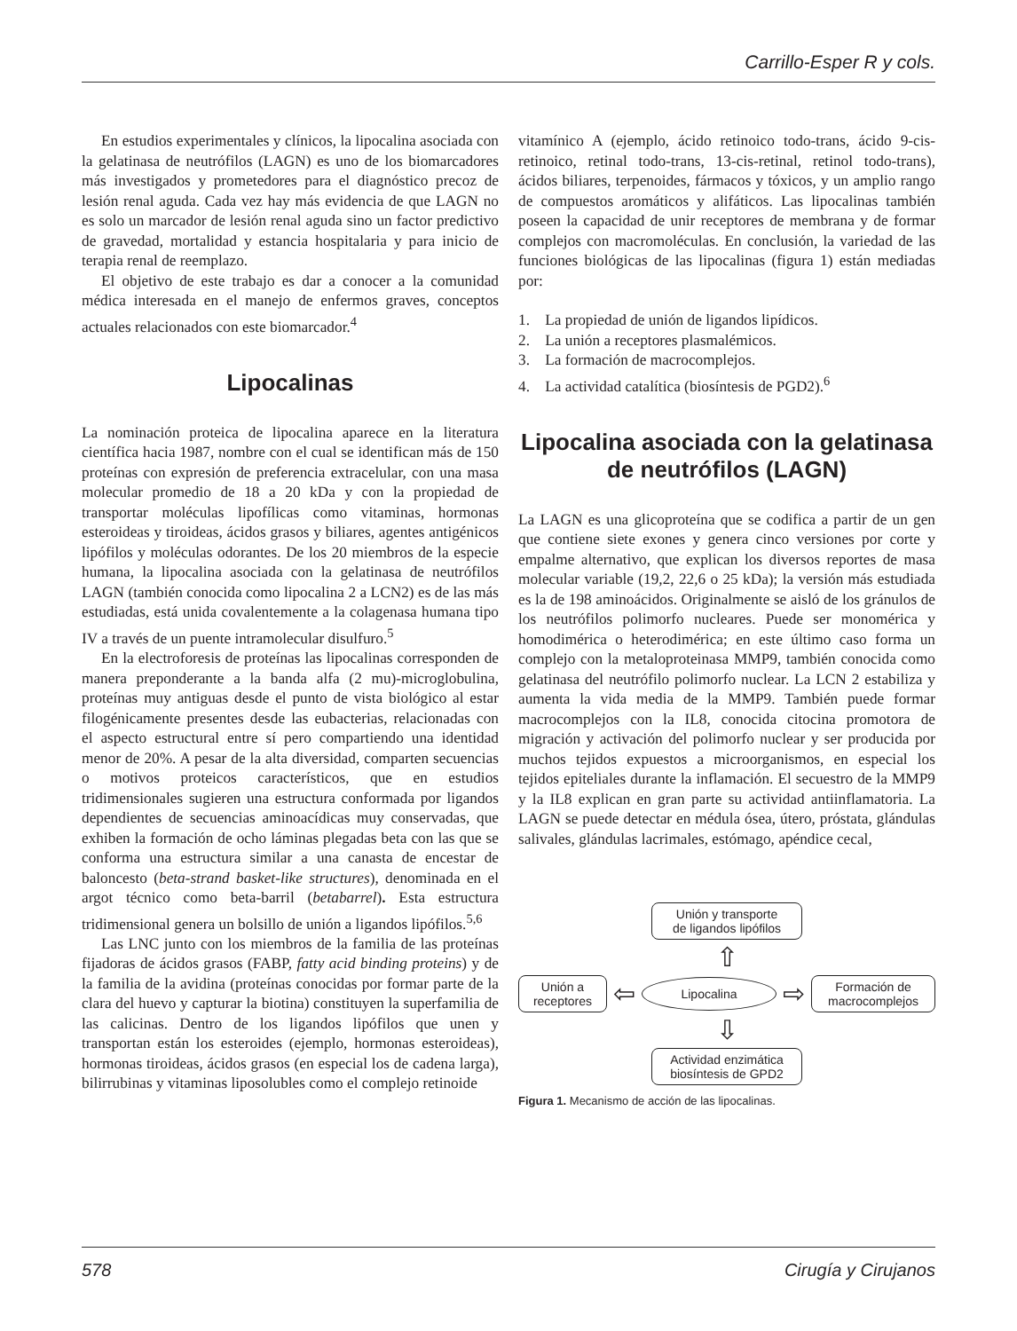Carrillo-Esper R y cols.
En estudios experimentales y clínicos, la lipocalina asociada con la gelatinasa de neutrófilos (LAGN) es uno de los biomarcadores más investigados y prometedores para el diagnóstico precoz de lesión renal aguda. Cada vez hay más evidencia de que LAGN no es solo un marcador de lesión renal aguda sino un factor predictivo de gravedad, mortalidad y estancia hospitalaria y para inicio de terapia renal de reemplazo.
El objetivo de este trabajo es dar a conocer a la comunidad médica interesada en el manejo de enfermos graves, conceptos actuales relacionados con este biomarcador.<sup>4</sup>
Lipocalinas
La nominación proteica de lipocalina aparece en la literatura científica hacia 1987, nombre con el cual se identifican más de 150 proteínas con expresión de preferencia extracelular, con una masa molecular promedio de 18 a 20 kDa y con la propiedad de transportar moléculas lipofílicas como vitaminas, hormonas esteroideas y tiroideas, ácidos grasos y biliares, agentes antigénicos lipófilos y moléculas odorantes. De los 20 miembros de la especie humana, la lipocalina asociada con la gelatinasa de neutrófilos LAGN (también conocida como lipocalina 2 a LCN2) es de las más estudiadas, está unida covalentemente a la colagenasa humana tipo IV a través de un puente intramolecular disulfuro.<sup>5</sup>
En la electroforesis de proteínas las lipocalinas corresponden de manera preponderante a la banda alfa (2 mu)-microglobulina, proteínas muy antiguas desde el punto de vista biológico al estar filogénicamente presentes desde las eubacterias, relacionadas con el aspecto estructural entre sí pero compartiendo una identidad menor de 20%. A pesar de la alta diversidad, comparten secuencias o motivos proteicos característicos, que en estudios tridimensionales sugieren una estructura conformada por ligandos dependientes de secuencias aminoacídicas muy conservadas, que exhiben la formación de ocho láminas plegadas beta con las que se conforma una estructura similar a una canasta de encestar de baloncesto (beta-strand basket-like structures), denominada en el argot técnico como beta-barril (betabarrel). Esta estructura tridimensional genera un bolsillo de unión a ligandos lipófilos.<sup>5,6</sup>
Las LNC junto con los miembros de la familia de las proteínas fijadoras de ácidos grasos (FABP, fatty acid binding proteins) y de la familia de la avidina (proteínas conocidas por formar parte de la clara del huevo y capturar la biotina) constituyen la superfamilia de las calicinas. Dentro de los ligandos lipófilos que unen y transportan están los esteroides (ejemplo, hormonas esteroideas), hormonas tiroideas, ácidos grasos (en especial los de cadena larga), bilirrubinas y vitaminas liposolubles como el complejo retinoide
vitamínico A (ejemplo, ácido retinoico todo-trans, ácido 9-cis-retinoico, retinal todo-trans, 13-cis-retinal, retinol todo-trans), ácidos biliares, terpenoides, fármacos y tóxicos, y un amplio rango de compuestos aromáticos y alifáticos. Las lipocalinas también poseen la capacidad de unir receptores de membrana y de formar complejos con macromoléculas. En conclusión, la variedad de las funciones biológicas de las lipocalinas (figura 1) están mediadas por:
1. La propiedad de unión de ligandos lipídicos.
2. La unión a receptores plasmalémicos.
3. La formación de macrocomplejos.
4. La actividad catalítica (biosíntesis de PGD2).<sup>6</sup>
Lipocalina asociada con la gelatinasa de neutrófilos (LAGN)
La LAGN es una glicoproteína que se codifica a partir de un gen que contiene siete exones y genera cinco versiones por corte y empalme alternativo, que explican los diversos reportes de masa molecular variable (19,2, 22,6 o 25 kDa); la versión más estudiada es la de 198 aminoácidos. Originalmente se aisló de los gránulos de los neutrófilos polimorfo nucleares. Puede ser monomérica y homodimérica o heterodimérica; en este último caso forma un complejo con la metaloproteinasa MMP9, también conocida como gelatinasa del neutrófilo polimorfo nuclear. La LCN 2 estabiliza y aumenta la vida media de la MMP9. También puede formar macrocomplejos con la IL8, conocida citocina promotora de migración y activación del polimorfo nuclear y ser producida por muchos tejidos expuestos a microorganismos, en especial los tejidos epiteliales durante la inflamación. El secuestro de la MMP9 y la IL8 explican en gran parte su actividad antiinflamatoria. La LAGN se puede detectar en médula ósea, útero, próstata, glándulas salivales, glándulas lacrimales, estómago, apéndice cecal,
Unión y transporte
de ligandos lipófilos
⇧
Unión a
receptores
⇦
Lipocalina
⇨
Formación de
macrocomplejos
⇩
Actividad enzimática
biosíntesis de GPD2
Figura 1. Mecanismo de acción de las lipocalinas.
578 Cirugía y Cirujanos